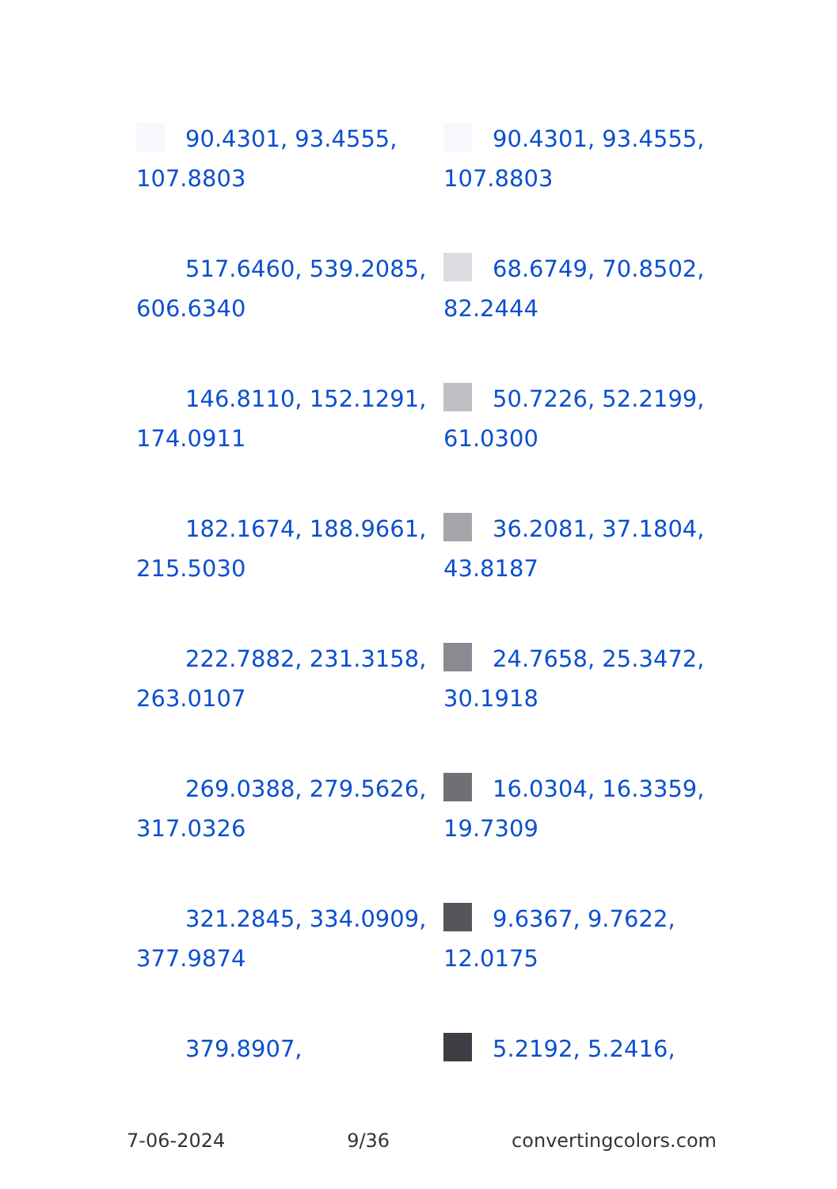90.4301, 93.4555, 107.8803
90.4301, 93.4555, 107.8803
517.6460, 539.2085, 606.6340
68.6749, 70.8502, 82.2444
146.8110, 152.1291, 174.0911
50.7226, 52.2199, 61.0300
182.1674, 188.9661, 215.5030
36.2081, 37.1804, 43.8187
222.7882, 231.3158, 263.0107
24.7658, 25.3472, 30.1918
269.0388, 279.5626, 317.0326
16.0304, 16.3359, 19.7309
321.2845, 334.0909, 377.9874
9.6367, 9.7622, 12.0175
379.8907,
5.2192, 5.2416,
7-06-2024 9/36 convertingcolors.com